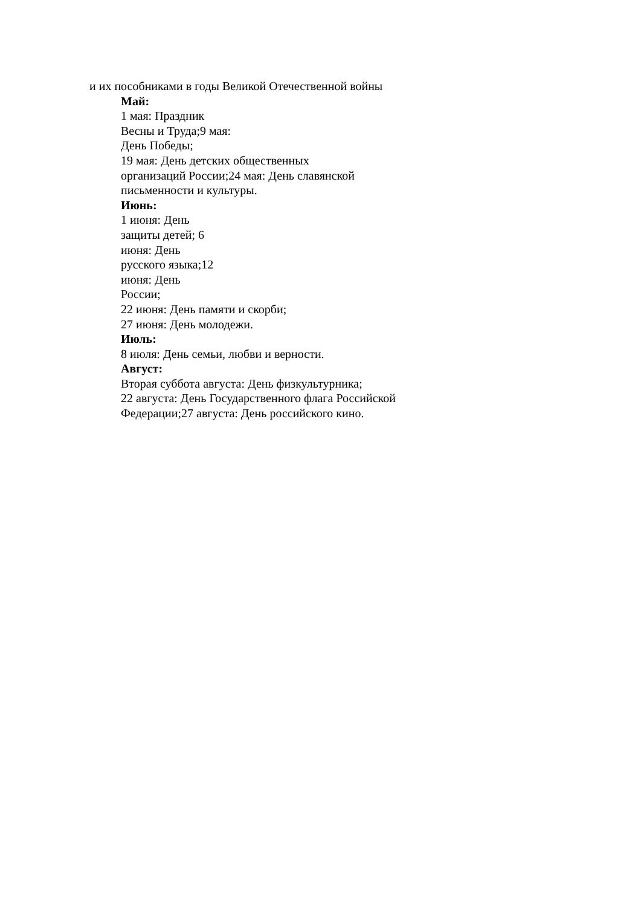и их пособниками в годы Великой Отечественной войны
Май:
1 мая: Праздник
Весны и Труда;9 мая:
День Победы;
19 мая: День детских общественных
организаций России;24 мая: День славянской
письменности и культуры.
Июнь:
1 июня: День
защиты детей; 6
июня: День
русского языка;12
июня: День
России;
22 июня: День памяти и скорби;
27 июня: День молодежи.
Июль:
8 июля: День семьи, любви и верности.
Август:
Вторая суббота августа: День физкультурника;
22 августа: День Государственного флага Российской
Федерации;27 августа: День российского кино.